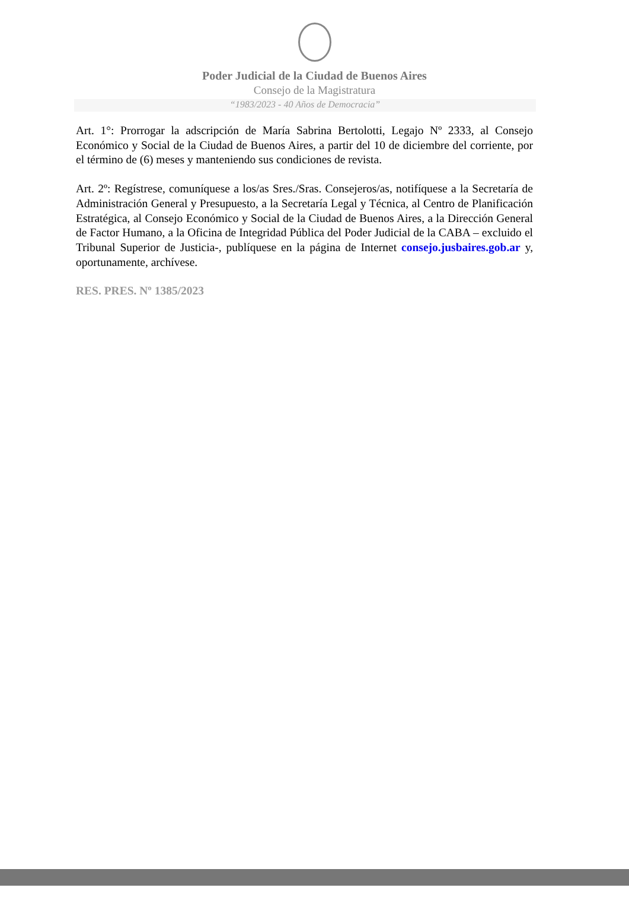Poder Judicial de la Ciudad de Buenos Aires
Consejo de la Magistratura
“1983/2023 - 40 Años de Democracia”
Art. 1°: Prorrogar la adscripción de María Sabrina Bertolotti, Legajo Nº 2333, al Consejo Económico y Social de la Ciudad de Buenos Aires, a partir del 10 de diciembre del corriente, por el término de (6) meses y manteniendo sus condiciones de revista.
Art. 2º: Regístrese, comuníquese a los/as Sres./Sras. Consejeros/as, notifíquese a la Secretaría de Administración General y Presupuesto, a la Secretaría Legal y Técnica, al Centro de Planificación Estratégica, al Consejo Económico y Social de la Ciudad de Buenos Aires, a la Dirección General de Factor Humano, a la Oficina de Integridad Pública del Poder Judicial de la CABA – excluido el Tribunal Superior de Justicia-, publíquese en la página de Internet consejo.jusbaires.gob.ar y, oportunamente, archívese.
RES. PRES. Nº 1385/2023